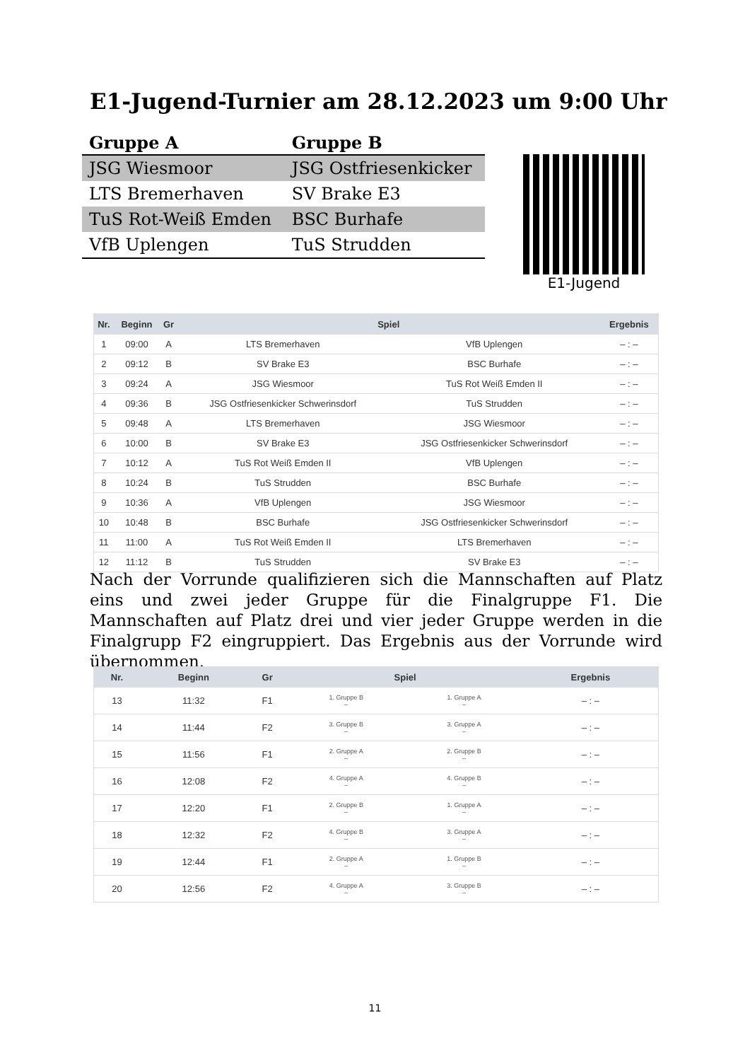E1-Jugend-Turnier am 28.12.2023 um 9:00 Uhr
| Gruppe A | Gruppe B |
| --- | --- |
| JSG Wiesmoor | JSG Ostfriesenkicker |
| LTS Bremerhaven | SV Brake E3 |
| TuS Rot-Weiß Emden | BSC Burhafe |
| VfB Uplengen | TuS Strudden |
E1-Jugend
| Nr. | Beginn | Gr | Spiel | | Ergebnis |
| --- | --- | --- | --- | --- | --- |
| 1 | 09:00 | A | LTS Bremerhaven | VfB Uplengen | – : – |
| 2 | 09:12 | B | SV Brake E3 | BSC Burhafe | – : – |
| 3 | 09:24 | A | JSG Wiesmoor | TuS Rot Weiß Emden II | – : – |
| 4 | 09:36 | B | JSG Ostfriesenkicker Schwerinsdorf | TuS Strudden | – : – |
| 5 | 09:48 | A | LTS Bremerhaven | JSG Wiesmoor | – : – |
| 6 | 10:00 | B | SV Brake E3 | JSG Ostfriesenkicker Schwerinsdorf | – : – |
| 7 | 10:12 | A | TuS Rot Weiß Emden II | VfB Uplengen | – : – |
| 8 | 10:24 | B | TuS Strudden | BSC Burhafe | – : – |
| 9 | 10:36 | A | VfB Uplengen | JSG Wiesmoor | – : – |
| 10 | 10:48 | B | BSC Burhafe | JSG Ostfriesenkicker Schwerinsdorf | – : – |
| 11 | 11:00 | A | TuS Rot Weiß Emden II | LTS Bremerhaven | – : – |
| 12 | 11:12 | B | TuS Strudden | SV Brake E3 | – : – |
Nach der Vorrunde qualifizieren sich die Mannschaften auf Platz eins und zwei jeder Gruppe für die Finalgruppe F1. Die Mannschaften auf Platz drei und vier jeder Gruppe werden in die Finalgrupp F2 eingruppiert. Das Ergebnis aus der Vorrunde wird übernommen.
| Nr. | Beginn | Gr | Spiel | | Ergebnis |
| --- | --- | --- | --- | --- | --- |
| 13 | 11:32 | F1 | 1. Gruppe B – | 1. Gruppe A – | – : – |
| 14 | 11:44 | F2 | 3. Gruppe B – | 3. Gruppe A – | – : – |
| 15 | 11:56 | F1 | 2. Gruppe A – | 2. Gruppe B – | – : – |
| 16 | 12:08 | F2 | 4. Gruppe A – | 4. Gruppe B – | – : – |
| 17 | 12:20 | F1 | 2. Gruppe B – | 1. Gruppe A – | – : – |
| 18 | 12:32 | F2 | 4. Gruppe B – | 3. Gruppe A – | – : – |
| 19 | 12:44 | F1 | 2. Gruppe A – | 1. Gruppe B – | – : – |
| 20 | 12:56 | F2 | 4. Gruppe A – | 3. Gruppe B – | – : – |
11